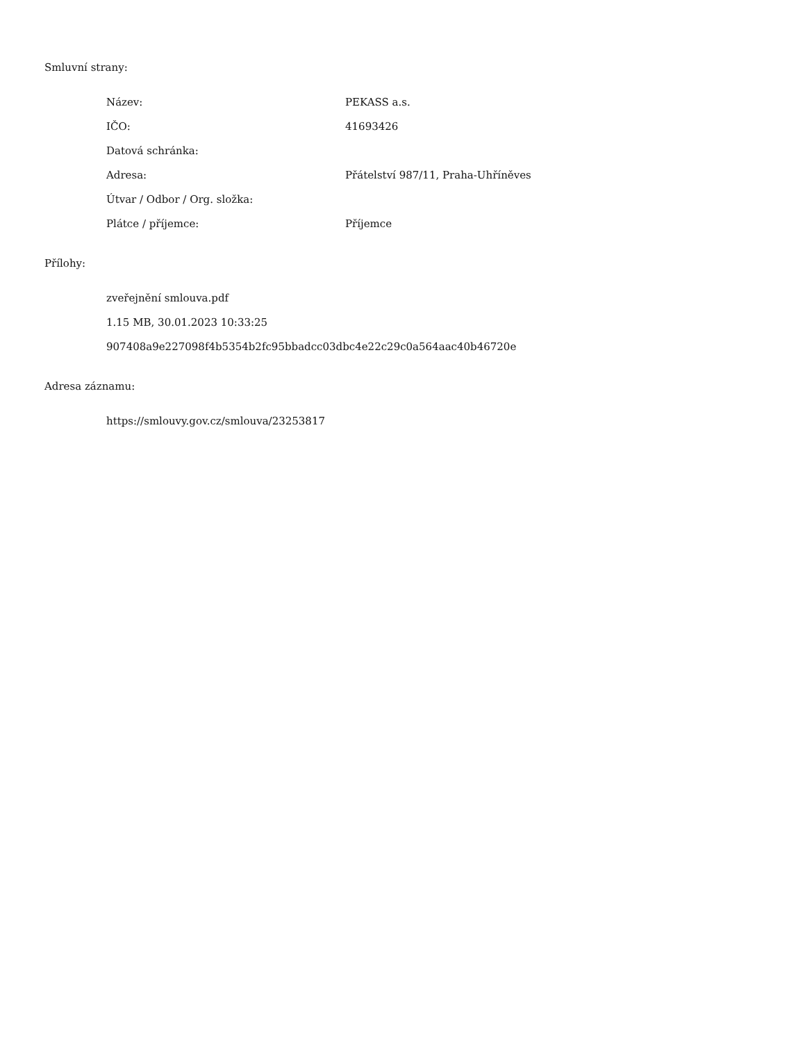Smluvní strany:
| Název: | PEKASS a.s. |
| IČO: | 41693426 |
| Datová schránka: | |
| Adresa: | Přátelství 987/11, Praha-Uhříněves |
| Útvar / Odbor / Org. složka: | |
| Plátce / příjemce: | Příjemce |
Přílohy:
zveřejnění smlouva.pdf
1.15 MB, 30.01.2023 10:33:25
907408a9e227098f4b5354b2fc95bbadcc03dbc4e22c29c0a564aac40b46720e
Adresa záznamu:
https://smlouvy.gov.cz/smlouva/23253817